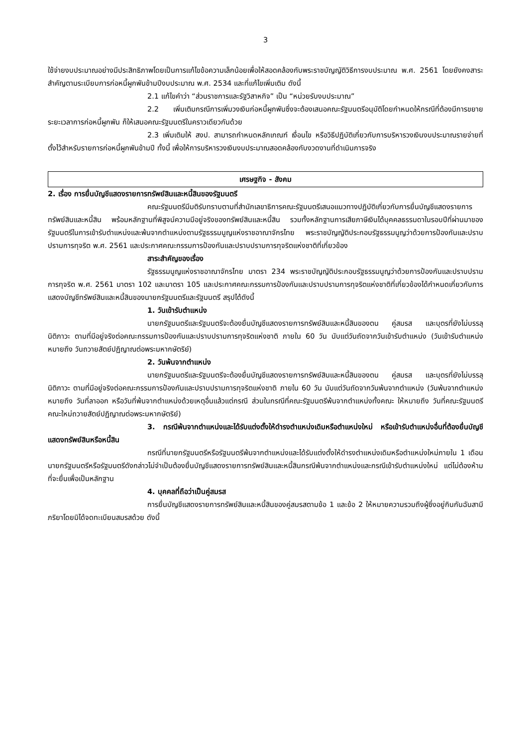3
ใช้จ่ายงบประมาณอย่างมีประสิทธิภาพโดยเป็นการแก้ไขข้อความเล็กน้อยเพื่อให้สอดคล้องกับพระราชบัญญัติวิธีการงบประมาณ พ.ศ. 2561 โดยยังคงสาระสำคัญตามระเบียบการก่อหนี้ผูกพันข้ามปีงบประมาณ พ.ศ. 2534 และที่แก้ไขเพิ่มเติม ดังนี้
2.1 แก้ไขคำว่า “ส่วนราชการและรัฐวิสาหกิจ” เป็น “หน่วยรับงบประมาณ”
2.2 เพิ่มเติมกรณีการเพิ่มวงเงินก่อหนี้ผูกพันซึ่งจะต้องเสนอคณะรัฐมนตรีอนุมัติโดยกำหนดให้กรณีที่ต้องมีการขยายระยะเวลาการก่อหนี้ผูกพัน ก็ให้เสนอคณะรัฐมนตรีในคราวเดียวกันด้วย
2.3 เพิ่มเติมให้ สงป. สามารถกำหนดหลักเกณฑ์ เงื่อนไข หรือวิธีปฏิบัติเกี่ยวกับการบริหารวงเงินงบประมาณรายจ่ายที่ตั้งไว้สำหรับรายการก่อหนี้ผูกพันข้ามปี ทั้งนี้ เพื่อให้การบริหารวงเงินงบประมาณสอดคล้องกับงวดงานที่ดำเนินการจริง
เศรษฐกิจ - สังคม
2. เรื่อง การยื่นบัญชีแสดงรายการทรัพย์สินและหนี้สินของรัฐมนตรี
คณะรัฐมนตรีมีมติรับทราบตามที่สำนักเลขาธิการคณะรัฐมนตรีเสนอแนวทางปฏิบัติเกี่ยวกับการยื่นบัญชีแสดงรายการทรัพย์สินและหนี้สิน พร้อมหลักฐานที่พิสูจน์ความมีอยู่จริงของทรัพย์สินและหนี้สิน รวมทั้งหลักฐานการเสียภาษีเงินได้บุคคลธรรมดาในรอบปีที่ผ่านมาของรัฐมนตรีในการเข้ารับตำแหน่งและพ้นจากตำแหน่งตามรัฐธรรมนูญแห่งราชอาณาจักรไทย พระราชบัญญัติประกอบรัฐธรรมนูญว่าด้วยการป้องกันและปราบปรามการทุจริต พ.ศ. 2561 และประกาศคณะกรรมการป้องกันและปราบปรามการทุจริตแห่งชาติที่เกี่ยวข้อง
สาระสำคัญของเรื่อง
รัฐธรรมนูญแห่งราชอาณาจักรไทย มาตรา 234 พระราชบัญญัติประกอบรัฐธรรมนูญว่าด้วยการป้องกันและปราบปรามการทุจริต พ.ศ. 2561 มาตรา 102 และมาตรา 105 และประกาศคณะกรรมการป้องกันและปราบปรามการทุจริตแห่งชาติที่เกี่ยวข้องได้กำหนดเกี่ยวกับการแสดงบัญชีทรัพย์สินและหนี้สินของนายกรัฐมนตรีและรัฐมนตรี สรุปได้ดังนี้
1. วันเข้ารับตำแหน่ง
นายกรัฐมนตรีและรัฐมนตรีจะต้องยื่นบัญชีแสดงรายการทรัพย์สินและหนี้สินของตน คู่สมรส และบุตรที่ยังไม่บรรลุนิติภาวะ ตามที่มีอยู่จริงต่อคณะกรรมการป้องกันและปราบปรามการทุจริตแห่งชาติ ภายใน 60 วัน นับแต่วันถัดจากวันเข้ารับตำแหน่ง (วันเข้ารับตำแหน่ง หมายถึง วันถวายสัตย์ปฏิญาณต่อพระมหากษัตริย์)
2. วันพ้นจากตำแหน่ง
นายกรัฐมนตรีและรัฐมนตรีจะต้องยื่นบัญชีแสดงรายการทรัพย์สินและหนี้สินของตน คู่สมรส และบุตรที่ยังไม่บรรลุนิติภาวะ ตามที่มีอยู่จริงต่อคณะกรรมการป้องกันและปราบปรามการทุจริตแห่งชาติ ภายใน 60 วัน นับแต่วันถัดจากวันพ้นจากตำแหน่ง (วันพ้นจากตำแหน่ง หมายถึง วันที่ลาออก หรือวันที่พ้นจากตำแหน่งด้วยเหตุอื่นแล้วแต่กรณี ส่วนในกรณีที่คณะรัฐมนตรีพ้นจากตำแหน่งทั้งคณะ ให้หมายถึง วันที่คณะรัฐมนตรีคณะใหม่ถวายสัตย์ปฏิญาณต่อพระมหากษัตริย์)
3. กรณีพ้นจากตำแหน่งและได้รับแต่งตั้งให้ดำรงตำแหน่งเดิมหรือตำแหน่งใหม่ หรือเข้ารับตำแหน่งอื่นที่ต้องยื่นบัญชีแสดงทรัพย์สินหรือหนี้สิน
กรณีที่นายกรัฐมนตรีหรือรัฐมนตรีพ้นจากตำแหน่งและได้รับแต่งตั้งให้ดำรงตำแหน่งเดิมหรือตำแหน่งใหม่ภายใน 1 เดือน นายกรัฐมนตรีหรือรัฐมนตรีดังกล่าวไม่จำเป็นต้องยื่นบัญชีแสดงรายการทรัพย์สินและหนี้สินกรณีพ้นจากตำแหน่งและกรณีเข้ารับตำแหน่งใหม่ แต่ไม่ต้องห้ามที่จะยื่นเพื่อเป็นหลักฐาน
4. บุคคลที่ถือว่าเป็นคู่สมรส
การยื่นบัญชีแสดงรายการทรัพย์สินและหนี้สินของคู่สมรสตามข้อ 1 และข้อ 2 ให้หมายความรวมถึงผู้ซึ่งอยู่กินกันฉันสามีภริยาโดยมิได้จดทะเบียนสมรสด้วย ดังนี้